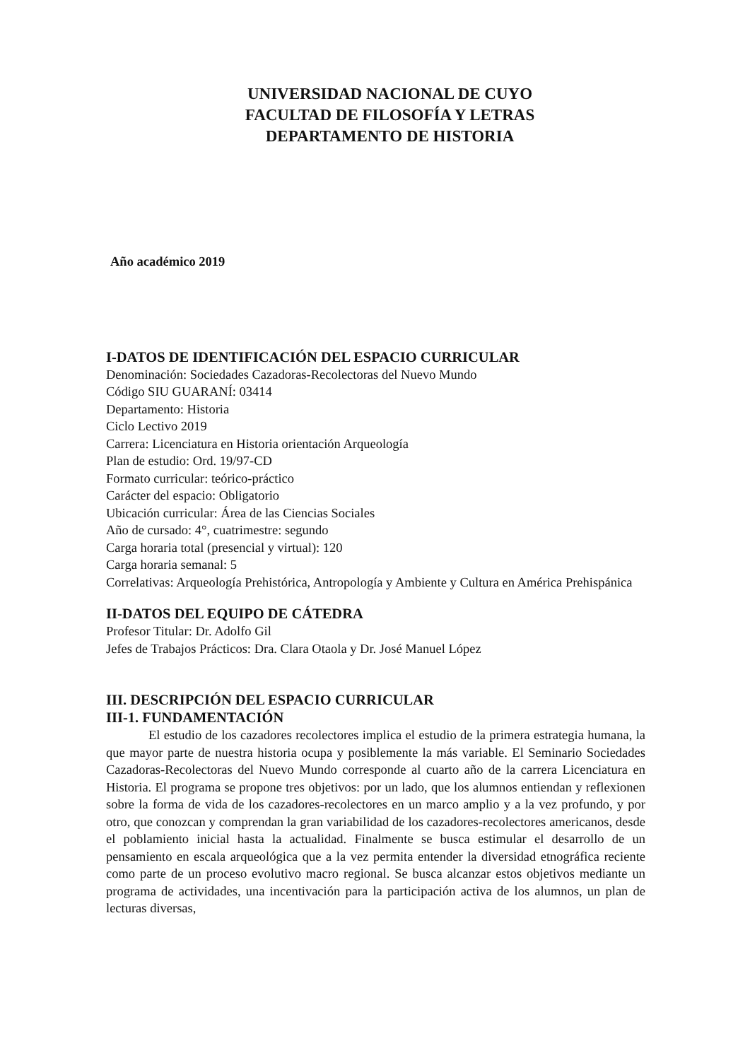UNIVERSIDAD NACIONAL DE CUYO
FACULTAD DE FILOSOFÍA Y LETRAS
DEPARTAMENTO DE HISTORIA
Año académico 2019
I-DATOS DE IDENTIFICACIÓN DEL ESPACIO CURRICULAR
Denominación: Sociedades Cazadoras-Recolectoras del Nuevo Mundo
Código SIU GUARANÍ: 03414
Departamento: Historia
Ciclo Lectivo 2019
Carrera: Licenciatura en Historia orientación Arqueología
Plan de estudio: Ord. 19/97-CD
Formato curricular: teórico-práctico
Carácter del espacio: Obligatorio
Ubicación curricular: Área de las Ciencias Sociales
Año de cursado: 4°, cuatrimestre: segundo
Carga horaria total (presencial y virtual): 120
Carga horaria semanal: 5
Correlativas: Arqueología Prehistórica, Antropología y Ambiente y Cultura en América Prehispánica
II-DATOS DEL EQUIPO DE CÁTEDRA
Profesor Titular: Dr. Adolfo Gil
Jefes de Trabajos Prácticos: Dra. Clara Otaola y Dr. José Manuel López
III. DESCRIPCIÓN DEL ESPACIO CURRICULAR
III-1. FUNDAMENTACIÓN
El estudio de los cazadores recolectores implica el estudio de la primera estrategia humana, la que mayor parte de nuestra historia ocupa y posiblemente la más variable. El Seminario Sociedades Cazadoras-Recolectoras del Nuevo Mundo corresponde al cuarto año de la carrera Licenciatura en Historia. El programa se propone tres objetivos: por un lado, que los alumnos entiendan y reflexionen sobre la forma de vida de los cazadores-recolectores en un marco amplio y a la vez profundo, y por otro, que conozcan y comprendan la gran variabilidad de los cazadores-recolectores americanos, desde el poblamiento inicial hasta la actualidad. Finalmente se busca estimular el desarrollo de un pensamiento en escala arqueológica que a la vez permita entender la diversidad etnográfica reciente como parte de un proceso evolutivo macro regional. Se busca alcanzar estos objetivos mediante un programa de actividades, una incentivación para la participación activa de los alumnos, un plan de lecturas diversas,